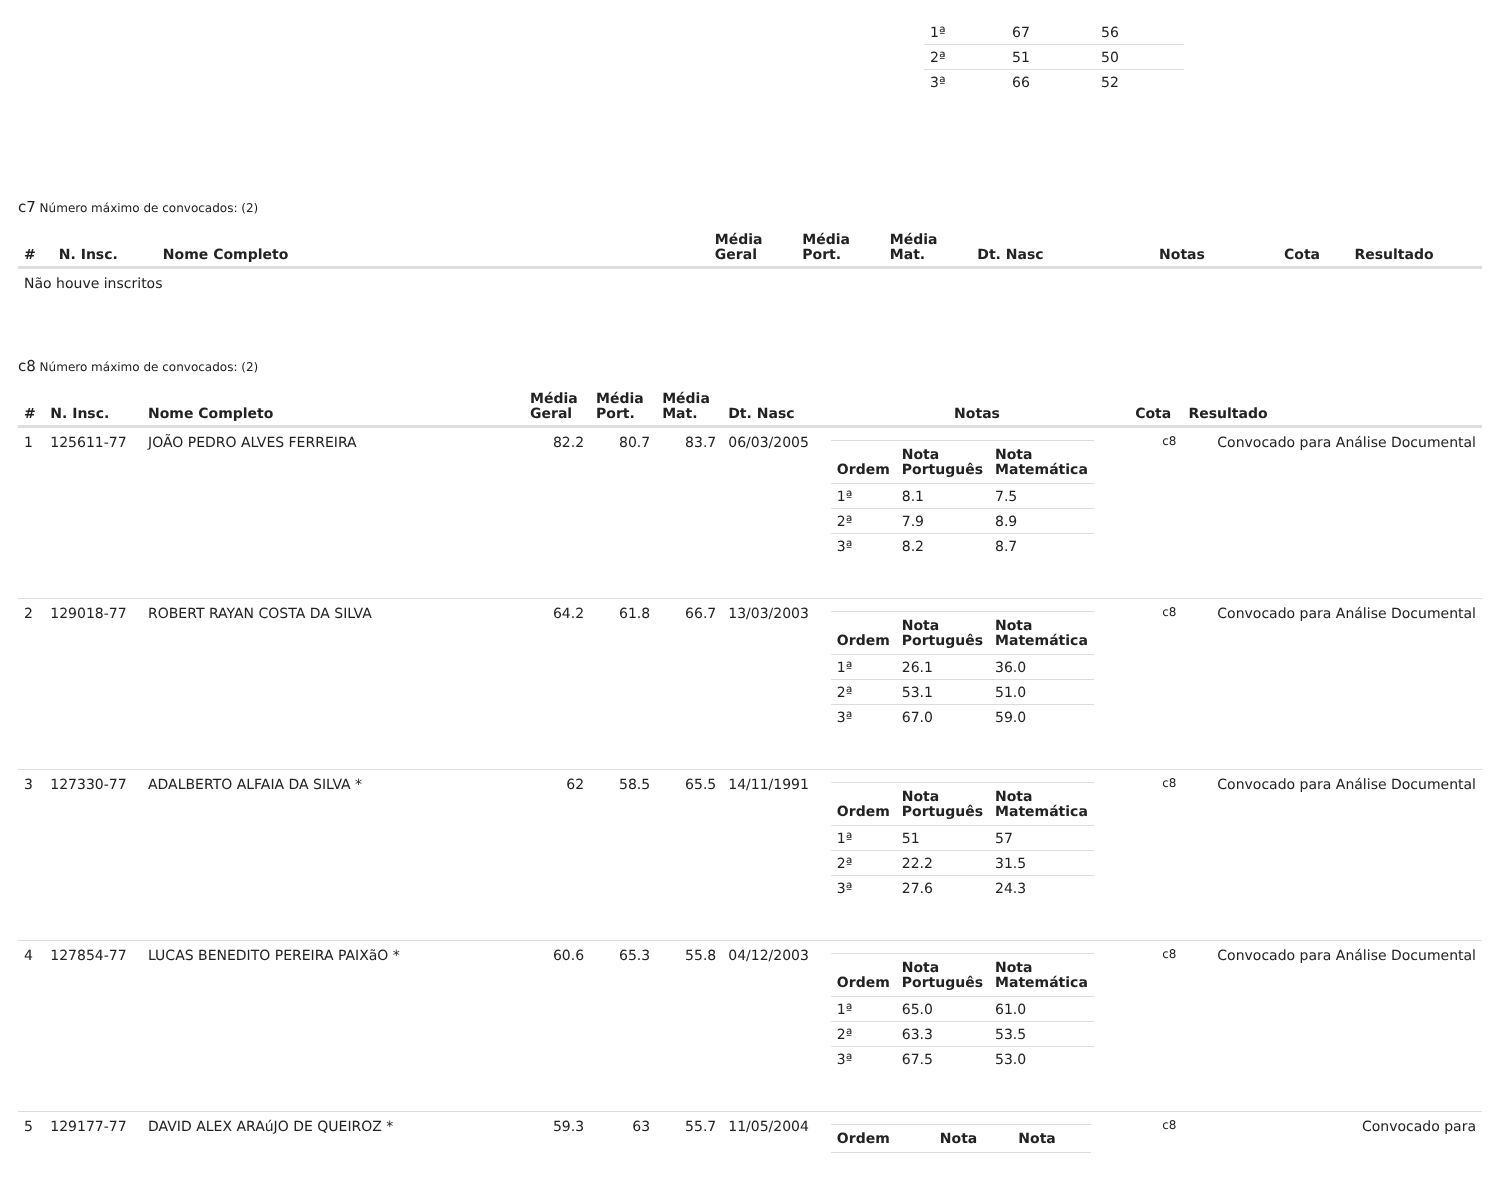| 1ª | 67 | 56 |
| 2ª | 51 | 50 |
| 3ª | 66 | 52 |
c7 Número máximo de convocados: (2)
| # | N. Insc. | Nome Completo | Média Geral | Média Port. | Média Mat. | Dt. Nasc | Notas | Cota | Resultado |
| --- | --- | --- | --- | --- | --- | --- | --- | --- | --- |
| Não houve inscritos | | | | | | | | | |
c8 Número máximo de convocados: (2)
| # | N. Insc. | Nome Completo | Média Geral | Média Port. | Média Mat. | Dt. Nasc | Notas | Cota | Resultado |
| --- | --- | --- | --- | --- | --- | --- | --- | --- | --- |
| 1 | 125611-77 | JOÃO PEDRO ALVES FERREIRA | 82.2 | 80.7 | 83.7 | 06/03/2005 | / Ordem / Nota Português / Nota Matemática / / --- / --- / --- / / 1ª / 8.1 / 7.5 / / 2ª / 7.9 / 8.9 / / 3ª / 8.2 / 8.7 / | c8 | Convocado para Análise Documental |
| 2 | 129018-77 | ROBERT RAYAN COSTA DA SILVA | 64.2 | 61.8 | 66.7 | 13/03/2003 | / Ordem / Nota Português / Nota Matemática / / --- / --- / --- / / 1ª / 26.1 / 36.0 / / 2ª / 53.1 / 51.0 / / 3ª / 67.0 / 59.0 / | c8 | Convocado para Análise Documental |
| 3 | 127330-77 | ADALBERTO ALFAIA DA SILVA * | 62 | 58.5 | 65.5 | 14/11/1991 | / Ordem / Nota Português / Nota Matemática / / --- / --- / --- / / 1ª / 51 / 57 / / 2ª / 22.2 / 31.5 / / 3ª / 27.6 / 24.3 / | c8 | Convocado para Análise Documental |
| 4 | 127854-77 | LUCAS BENEDITO PEREIRA PAIXãO * | 60.6 | 65.3 | 55.8 | 04/12/2003 | / Ordem / Nota Português / Nota Matemática / / --- / --- / --- / / 1ª / 65.0 / 61.0 / / 2ª / 63.3 / 53.5 / / 3ª / 67.5 / 53.0 / | c8 | Convocado para Análise Documental |
| 5 | 129177-77 | DAVID ALEX ARAúJO DE QUEIROZ * | 59.3 | 63 | 55.7 | 11/05/2004 | / Ordem / Nota / Nota / / --- / --- / --- / | c8 | Convocado para |